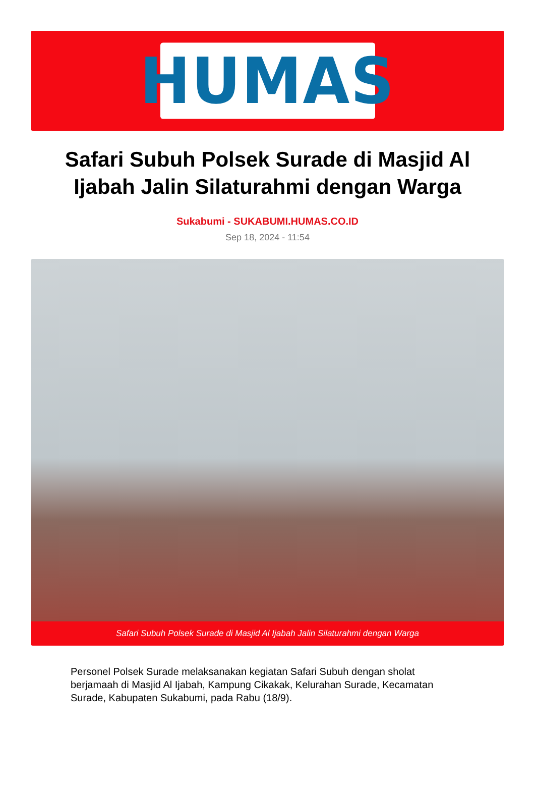HUMAS
Safari Subuh Polsek Surade di Masjid Al Ijabah Jalin Silaturahmi dengan Warga
Sukabumi - SUKABUMI.HUMAS.CO.ID
Sep 18, 2024 - 11:54
Safari Subuh Polsek Surade di Masjid Al Ijabah Jalin Silaturahmi dengan Warga
Personel Polsek Surade melaksanakan kegiatan Safari Subuh dengan sholat berjamaah di Masjid Al Ijabah, Kampung Cikakak, Kelurahan Surade, Kecamatan Surade, Kabupaten Sukabumi, pada Rabu (18/9).